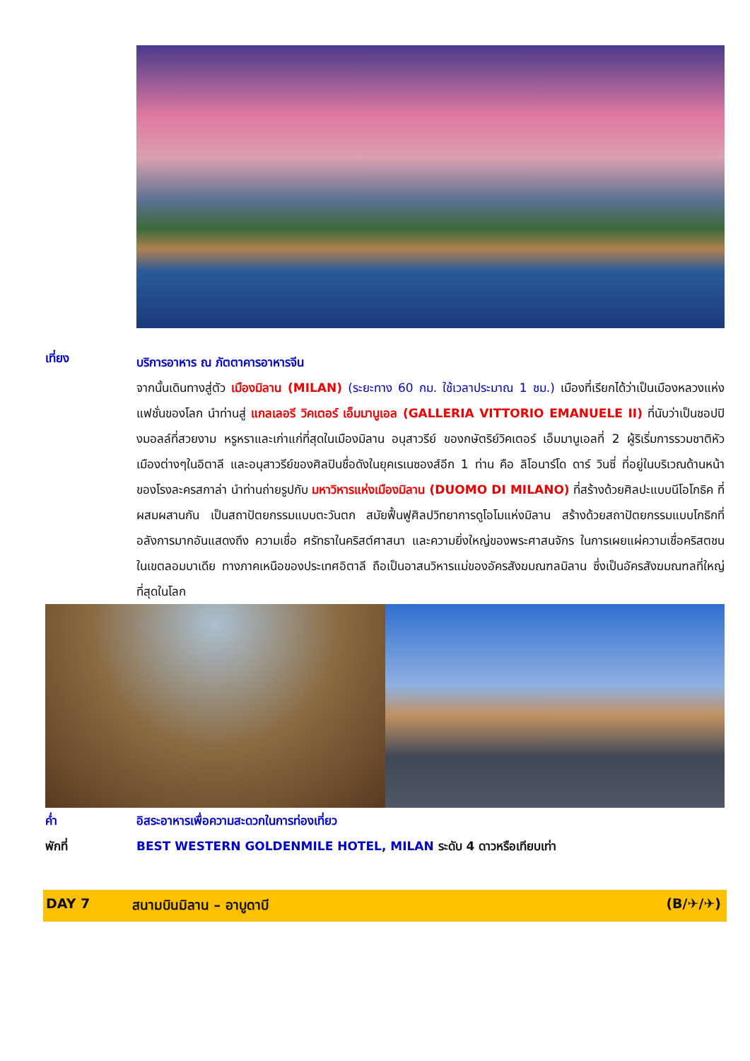เที่ยง
บริการอาหาร ณ ภัตตาคารอาหารจีน
จากนั้นเดินทางสู่ตัว เมืองมิลาน (MILAN) (ระยะทาง 60 กม. ใช้เวลาประมาณ 1 ชม.) เมืองที่เรียกได้ว่าเป็นเมืองหลวงแห่งแฟชั่นของโลก นำท่านสู่ แกลเลอรี วิคเตอร์ เอ็มมานูเอล (GALLERIA VITTORIO EMANUELE II) ที่นับว่าเป็นชอปปิงมอลล์ที่สวยงาม หรูหราและเก่าแก่ที่สุดในเมืองมิลาน อนุสาวรีย์ ของกษัตริย์วิคเตอร์ เอ็มมานูเอลที่ 2 ผู้ริเริ่มการรวมชาติหัวเมืองต่างๆในอิตาลี และอนุสาวรีย์ของศิลปินชื่อดังในยุคเรเนซองส์อีก 1 ท่าน คือ ลิโอนาร์โด ดาร์ วินซี่ ที่อยู่ในบริเวณด้านหน้าของโรงละครสกาล่า นำท่านถ่ายรูปกับ มหาวิหารแห่งเมืองมิลาน (DUOMO DI MILANO) ที่สร้างด้วยศิลปะแบบนีโอโกธิค ที่ผสมผสานกัน เป็นสถาปัตยกรรมแบบตะวันตก สมัยฟื้นฟูศิลปวิทยาการดูโอโมแห่งมิลาน สร้างด้วยสถาปัตยกรรมแบบโกธิกที่อลังการมากอันแสดงถึง ความเชื่อ ศรัทธาในคริสต์ศาสนา และความยิ่งใหญ่ของพระศาสนจักร ในการเผยแผ่ความเชื่อคริสตชน ในเขตลอมบาเดีย ทางภาคเหนือของประเทศอิตาลี ถือเป็นอาสนวิหารแม่ของอัครสังฆมณฑลมิลาน ซึ่งเป็นอัครสังฆมณฑลที่ใหญ่ที่สุดในโลก
ค่ำ อิสระอาหารเพื่อความสะดวกในการท่องเที่ยว
พักที่ BEST WESTERN GOLDENMILE HOTEL, MILAN ระดับ 4 ดาวหรือเทียบเท่า
DAY 7 สนามบินมิลาน – อาบูดาบี (B/✈/✈)